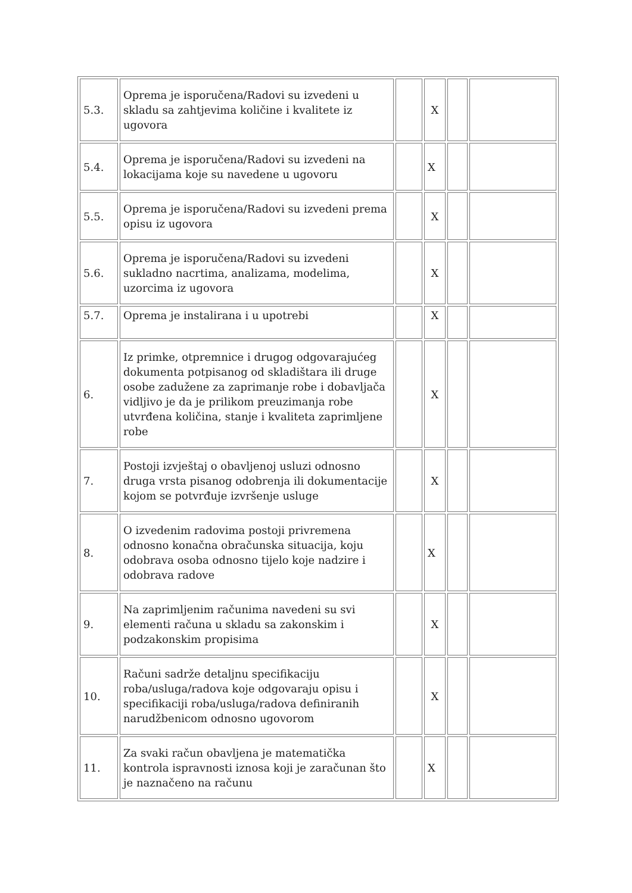| 5.3. | Oprema je isporučena/Radovi su izvedeni u skladu sa zahtjevima količine i kvalitete iz ugovora | | X | | |
| 5.4. | Oprema je isporučena/Radovi su izvedeni na lokacijama koje su navedene u ugovoru | | X | | |
| 5.5. | Oprema je isporučena/Radovi su izvedeni prema opisu iz ugovora | | X | | |
| 5.6. | Oprema je isporučena/Radovi su izvedeni sukladno nacrtima, analizama, modelima, uzorcima iz ugovora | | X | | |
| 5.7. | Oprema je instalirana i u upotrebi | | X | | |
| 6. | Iz primke, otpremnice i drugog odgovarajućeg dokumenta potpisanog od skladištara ili druge osobe zadužene za zaprimanje robe i dobavljača vidljivo je da je prilikom preuzimanja robe utvrđena količina, stanje i kvaliteta zaprimljene robe | | X | | |
| 7. | Postoji izvještaj o obavljenoj usluzi odnosno druga vrsta pisanog odobrenja ili dokumentacije kojom se potvrđuje izvršenje usluge | | X | | |
| 8. | O izvedenim radovima postoji privremena odnosno konačna obračunska situacija, koju odobrava osoba odnosno tijelo koje nadzire i odobrava radove | | X | | |
| 9. | Na zaprimljenim računima navedeni su svi elementi računa u skladu sa zakonskim i podzakonskim propisima | | X | | |
| 10. | Računi sadrže detaljnu specifikaciju roba/usluga/radova koje odgovaraju opisu i specifikaciji roba/usluga/radova definiranih narudžbenicom odnosno ugovorom | | X | | |
| 11. | Za svaki račun obavljena je matematička kontrola ispravnosti iznosa koji je zaračunan što je naznačeno na računu | | X | | |